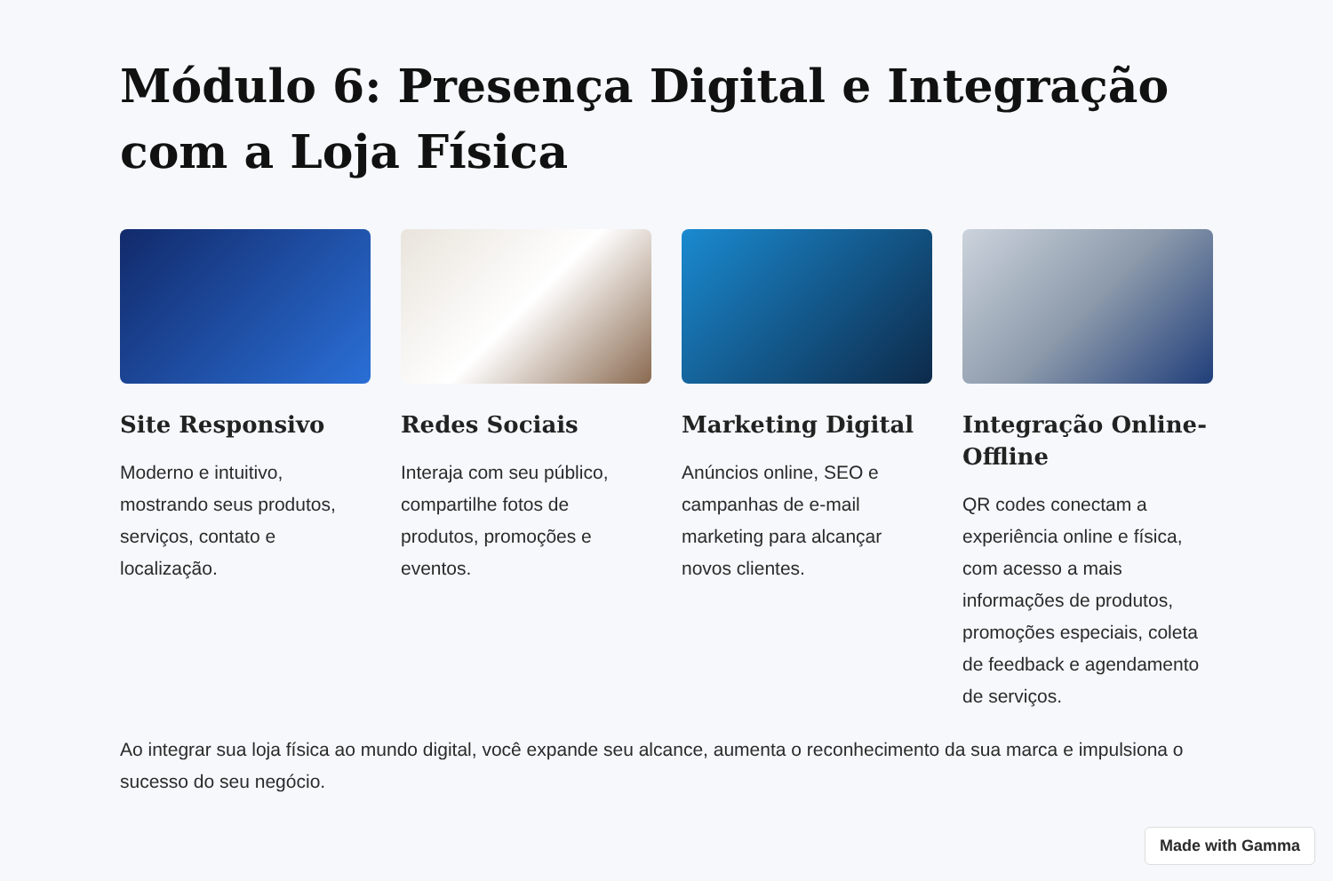Módulo 6: Presença Digital e Integração com a Loja Física
Site Responsivo
Moderno e intuitivo, mostrando seus produtos, serviços, contato e localização.
Redes Sociais
Interaja com seu público, compartilhe fotos de produtos, promoções e eventos.
Marketing Digital
Anúncios online, SEO e campanhas de e-mail marketing para alcançar novos clientes.
Integração Online-Offline
QR codes conectam a experiência online e física, com acesso a mais informações de produtos, promoções especiais, coleta de feedback e agendamento de serviços.
Ao integrar sua loja física ao mundo digital, você expande seu alcance, aumenta o reconhecimento da sua marca e impulsiona o sucesso do seu negócio.
Made with Gamma